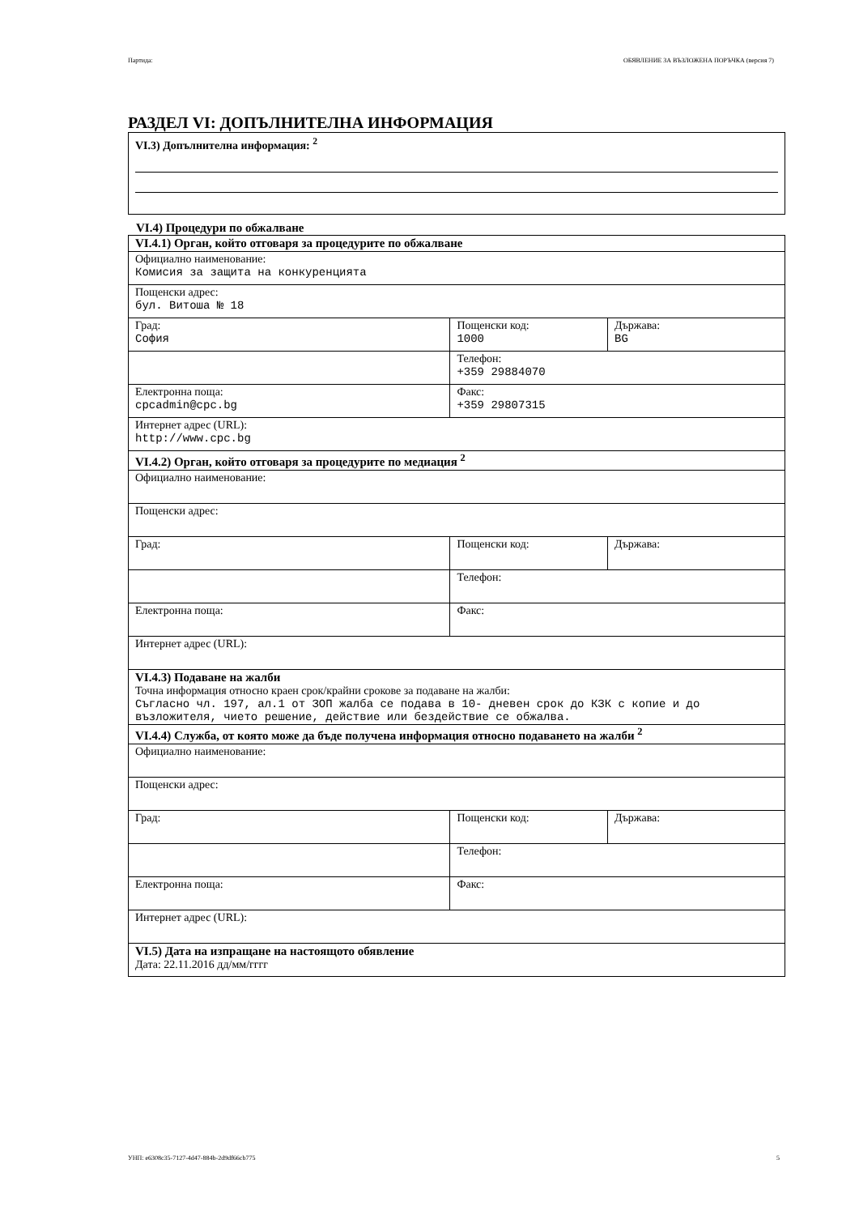Партида: ОБЯВЛЕНИЕ ЗА ВЪЗЛОЖЕНА ПОРЪЧКА (версия 7)
РАЗДЕЛ VI: ДОПЪЛНИТЕЛНА ИНФОРМАЦИЯ
VI.3) Допълнителна информация: <sup>2</sup>
VI.4) Процедури по обжалване
| VI.4.1) Орган, който отговаря за процедурите по обжалване | | |
| Официално наименование: Комисия за защита на конкуренцията | | |
| Пощенски адрес: бул. Витоша № 18 | | |
| Град: София | Пощенски код: 1000 | Държава: BG |
| | Телефон: +359 29884070 | |
| Електронна поща: cpcadmin@cpc.bg | Факс: +359 29807315 | |
| Интернет адрес (URL): http://www.cpc.bg | | |
| VI.4.2) Орган, който отговаря за процедурите по медиация <sup>2</sup> | | |
| Официално наименование: | | |
| Пощенски адрес: | | |
| Град: | Пощенски код: | Държава: |
| | Телефон: | |
| Електронна поща: | Факс: | |
| Интернет адрес (URL): | | |
| VI.4.3) Подаване на жалби Точна информация относно краен срок/крайни срокове за подаване на жалби: Съгласно чл. 197, ал.1 от ЗОП жалба се подава в 10- дневен срок до КЗК с копие и до възложителя, чието решение, действие или бездействие се обжалва. | | |
| VI.4.4) Служба, от която може да бъде получена информация относно подаването на жалби <sup>2</sup> | | |
| Официално наименование: | | |
| Пощенски адрес: | | |
| Град: | Пощенски код: | Държава: |
| | Телефон: | |
| Електронна поща: | Факс: | |
| Интернет адрес (URL): | | |
| VI.5) Дата на изпращане на настоящото обявление Дата: 22.11.2016 дд/мм/гггг | | |
УНП: e6308c35-7127-4d47-884b-2d9df66cb775 5